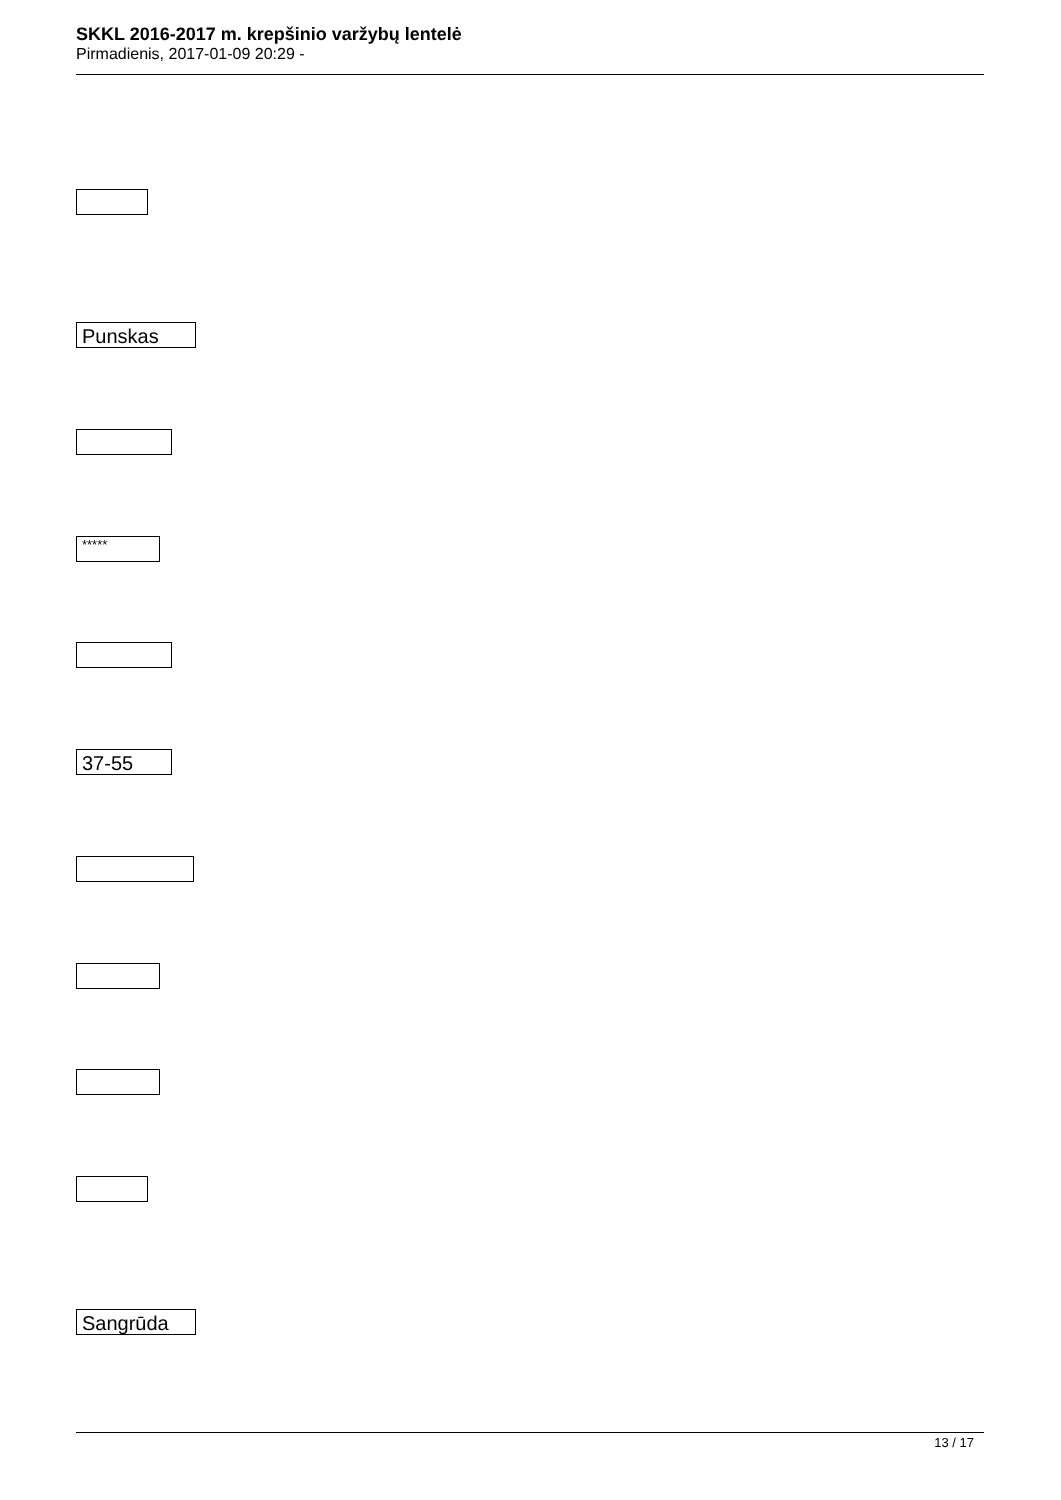SKKL 2016-2017 m. krepšinio varžybų lentelė
Pirmadienis, 2017-01-09 20:29 -
Punskas
*****
37-55
Sangrūda
13 / 17